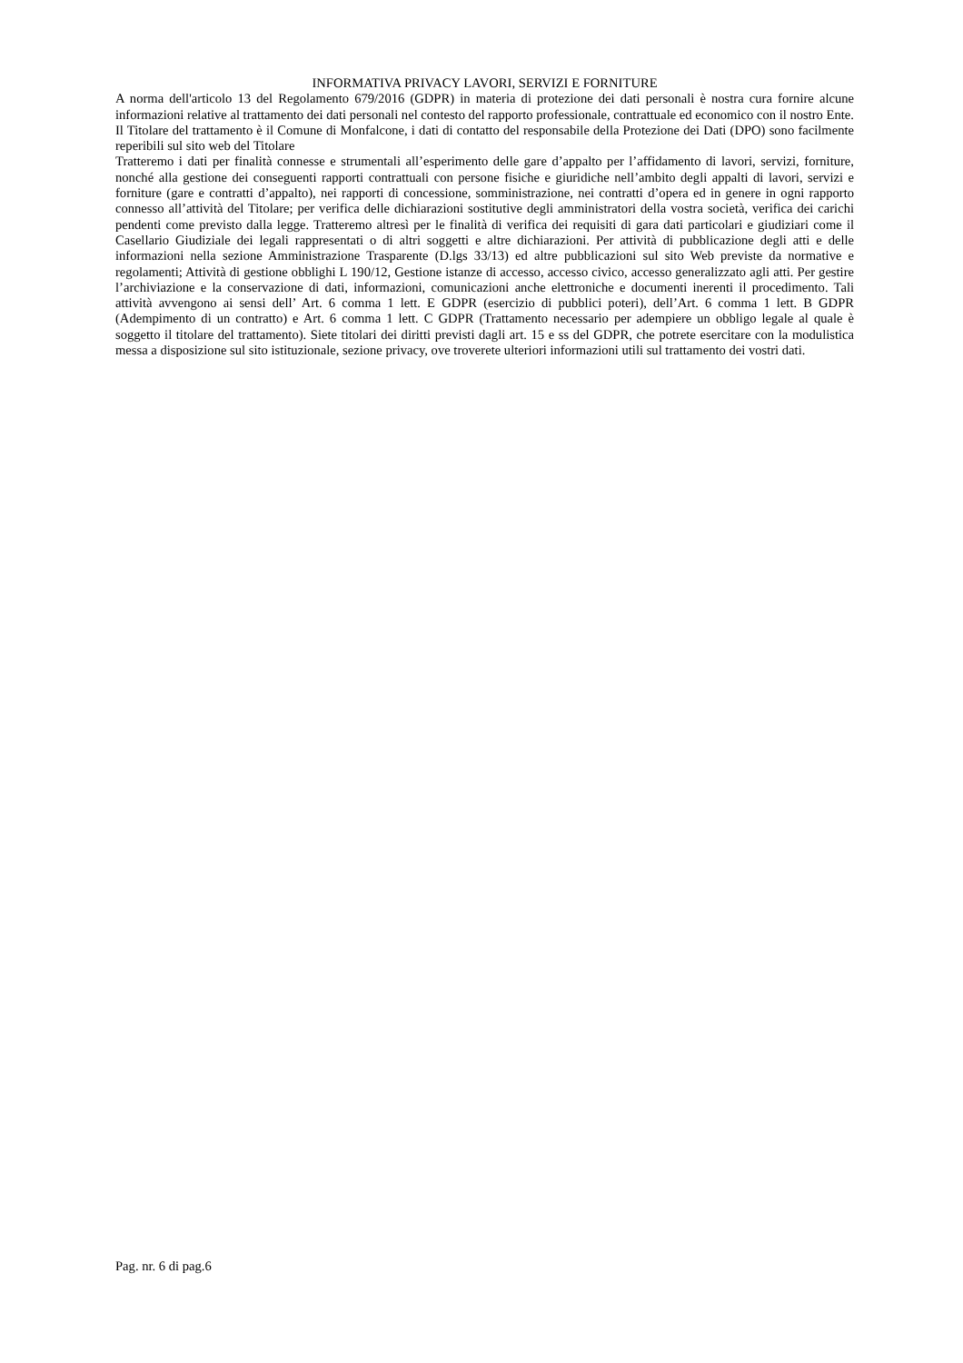INFORMATIVA PRIVACY LAVORI, SERVIZI E FORNITURE
A norma dell'articolo 13 del Regolamento 679/2016 (GDPR) in materia di protezione dei dati personali è nostra cura fornire alcune informazioni relative al trattamento dei dati personali nel contesto del rapporto professionale, contrattuale ed economico con il nostro Ente.
Il Titolare del trattamento è il Comune di Monfalcone, i dati di contatto del responsabile della Protezione dei Dati (DPO) sono facilmente reperibili sul sito web del Titolare
Tratteremo i dati per finalità connesse e strumentali all’esperimento delle gare d’appalto per l’affidamento di lavori, servizi, forniture, nonché alla gestione dei conseguenti rapporti contrattuali con persone fisiche e giuridiche nell’ambito degli appalti di lavori, servizi e forniture (gare e contratti d’appalto), nei rapporti di concessione, somministrazione, nei contratti d’opera ed in genere in ogni rapporto connesso all’attività del Titolare; per verifica delle dichiarazioni sostitutive degli amministratori della vostra società, verifica dei carichi pendenti come previsto dalla legge. Tratteremo altresì per le finalità di verifica dei requisiti di gara dati particolari e giudiziari come il Casellario Giudiziale dei legali rappresentati o di altri soggetti e altre dichiarazioni. Per attività di pubblicazione degli atti e delle informazioni nella sezione Amministrazione Trasparente (D.lgs 33/13) ed altre pubblicazioni sul sito Web previste da normative e regolamenti; Attività di gestione obblighi L 190/12, Gestione istanze di accesso, accesso civico, accesso generalizzato agli atti. Per gestire l’archiviazione e la conservazione di dati, informazioni, comunicazioni anche elettroniche e documenti inerenti il procedimento. Tali attività avvengono ai sensi dell’ Art. 6 comma 1 lett. E GDPR (esercizio di pubblici poteri), dell’Art. 6 comma 1 lett. B GDPR (Adempimento di un contratto) e Art. 6 comma 1 lett. C GDPR (Trattamento necessario per adempiere un obbligo legale al quale è soggetto il titolare del trattamento). Siete titolari dei diritti previsti dagli art. 15 e ss del GDPR, che potrete esercitare con la modulistica messa a disposizione sul sito istituzionale, sezione privacy, ove troverete ulteriori informazioni utili sul trattamento dei vostri dati.
Pag. nr. 6 di pag.6